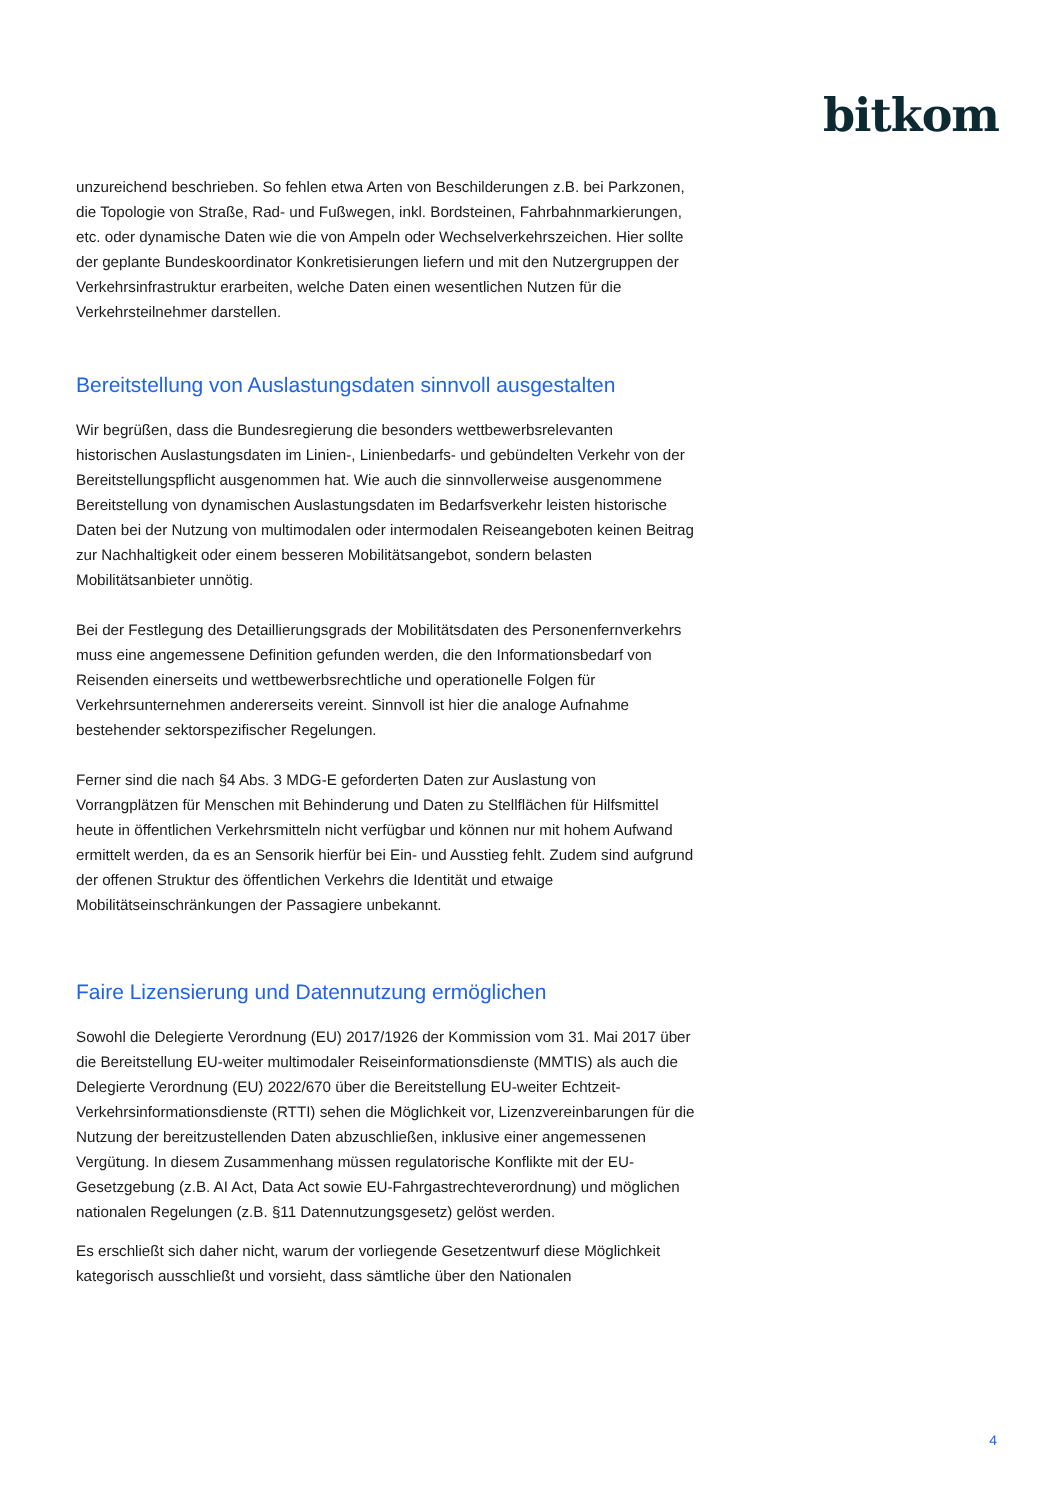bitkom
unzureichend beschrieben. So fehlen etwa Arten von Beschilderungen z.B. bei Parkzonen, die Topologie von Straße, Rad- und Fußwegen, inkl. Bordsteinen, Fahrbahnmarkierungen, etc. oder dynamische Daten wie die von Ampeln oder Wechselverkehrszeichen. Hier sollte der geplante Bundeskoordinator Konkretisierungen liefern und mit den Nutzergruppen der Verkehrsinfrastruktur erarbeiten, welche Daten einen wesentlichen Nutzen für die Verkehrsteilnehmer darstellen.
Bereitstellung von Auslastungsdaten sinnvoll ausgestalten
Wir begrüßen, dass die Bundesregierung die besonders wettbewerbsrelevanten historischen Auslastungsdaten im Linien-, Linienbedarfs- und gebündelten Verkehr von der Bereitstellungspflicht ausgenommen hat. Wie auch die sinnvollerweise ausgenommene Bereitstellung von dynamischen Auslastungsdaten im Bedarfsverkehr leisten historische Daten bei der Nutzung von multimodalen oder intermodalen Reiseangeboten keinen Beitrag zur Nachhaltigkeit oder einem besseren Mobilitätsangebot, sondern belasten Mobilitätsanbieter unnötig.
Bei der Festlegung des Detaillierungsgrads der Mobilitätsdaten des Personenfernverkehrs muss eine angemessene Definition gefunden werden, die den Informationsbedarf von Reisenden einerseits und wettbewerbsrechtliche und operationelle Folgen für Verkehrsunternehmen andererseits vereint. Sinnvoll ist hier die analoge Aufnahme bestehender sektorspezifischer Regelungen.
Ferner sind die nach §4 Abs. 3 MDG-E geforderten Daten zur Auslastung von Vorrangplätzen für Menschen mit Behinderung und Daten zu Stellflächen für Hilfsmittel heute in öffentlichen Verkehrsmitteln nicht verfügbar und können nur mit hohem Aufwand ermittelt werden, da es an Sensorik hierfür bei Ein- und Ausstieg fehlt. Zudem sind aufgrund der offenen Struktur des öffentlichen Verkehrs die Identität und etwaige Mobilitätseinschränkungen der Passagiere unbekannt.
Faire Lizensierung und Datennutzung ermöglichen
Sowohl die Delegierte Verordnung (EU) 2017/1926 der Kommission vom 31. Mai 2017 über die Bereitstellung EU-weiter multimodaler Reiseinformationsdienste (MMTIS) als auch die Delegierte Verordnung (EU) 2022/670 über die Bereitstellung EU-weiter Echtzeit-Verkehrsinformationsdienste (RTTI) sehen die Möglichkeit vor, Lizenzvereinbarungen für die Nutzung der bereitzustellenden Daten abzuschließen, inklusive einer angemessenen Vergütung. In diesem Zusammenhang müssen regulatorische Konflikte mit der EU-Gesetzgebung (z.B. AI Act, Data Act sowie EU-Fahrgastrechteverordnung) und möglichen nationalen Regelungen (z.B. §11 Datennutzungsgesetz) gelöst werden.
Es erschließt sich daher nicht, warum der vorliegende Gesetzentwurf diese Möglichkeit kategorisch ausschließt und vorsieht, dass sämtliche über den Nationalen
4